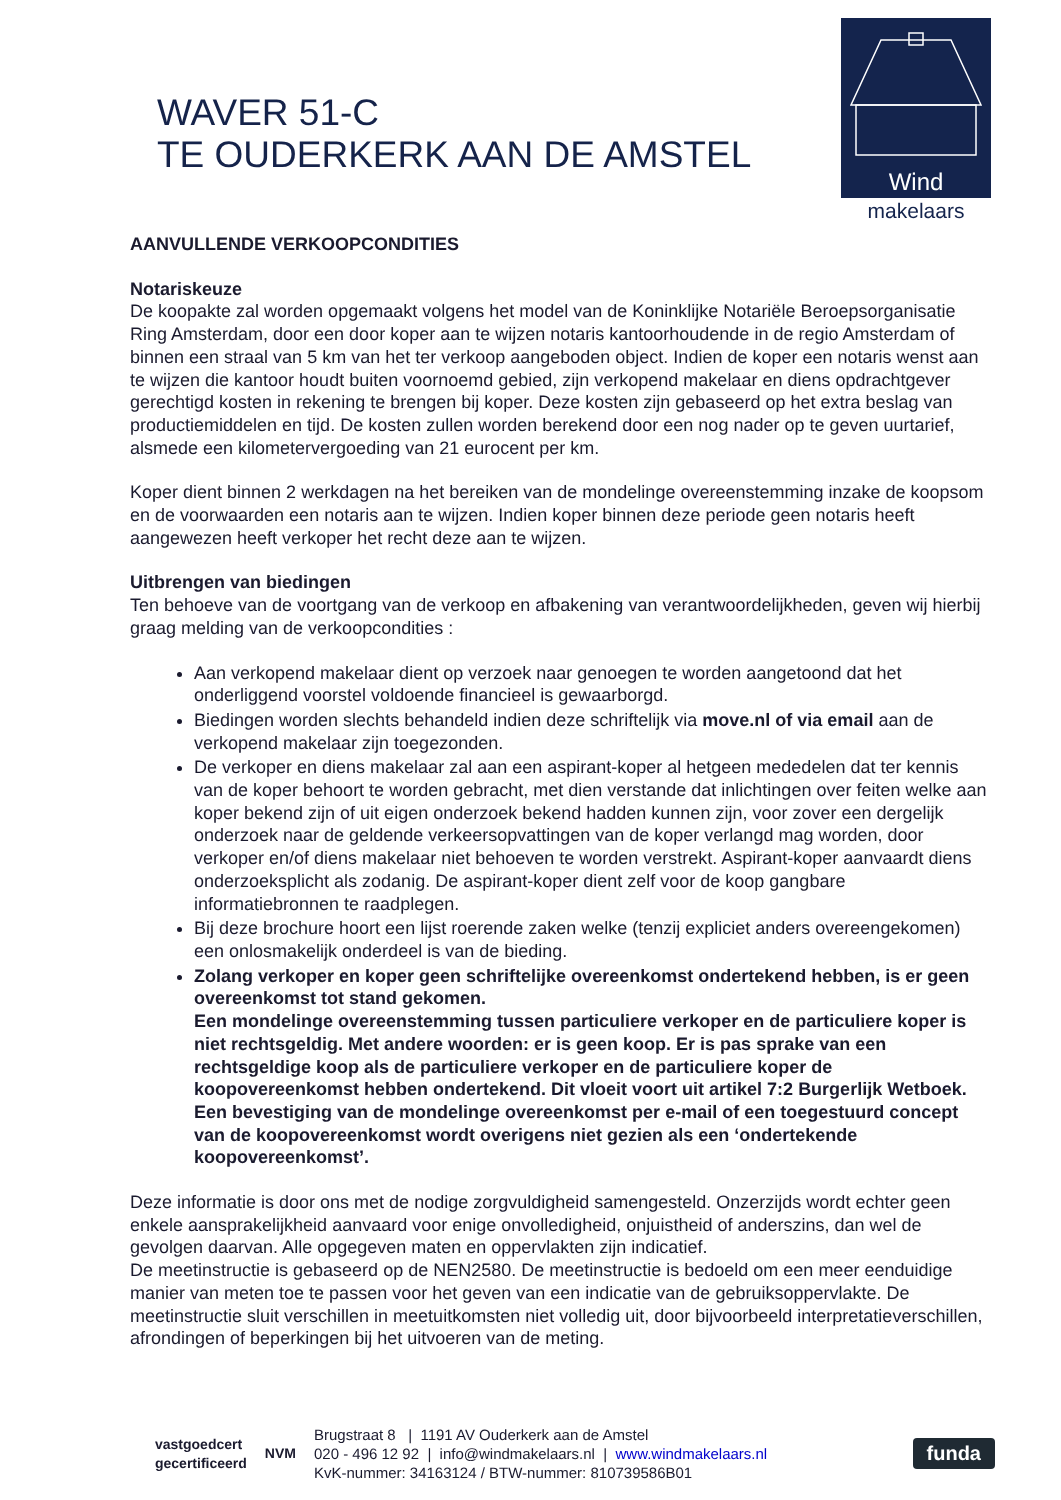WAVER 51-C
TE OUDERKERK AAN DE AMSTEL
Wind
makelaars
AANVULLENDE VERKOOPCONDITIES
Notariskeuze
De koopakte zal worden opgemaakt volgens het model van de Koninklijke Notariële Beroepsorganisatie Ring Amsterdam, door een door koper aan te wijzen notaris kantoorhoudende in de regio Amsterdam of binnen een straal van 5 km van het ter verkoop aangeboden object. Indien de koper een notaris wenst aan te wijzen die kantoor houdt buiten voornoemd gebied, zijn verkopend makelaar en diens opdrachtgever gerechtigd kosten in rekening te brengen bij koper. Deze kosten zijn gebaseerd op het extra beslag van productiemiddelen en tijd. De kosten zullen worden berekend door een nog nader op te geven uurtarief, alsmede een kilometervergoeding van 21 eurocent per km.
Koper dient binnen 2 werkdagen na het bereiken van de mondelinge overeenstemming inzake de koopsom en de voorwaarden een notaris aan te wijzen. Indien koper binnen deze periode geen notaris heeft aangewezen heeft verkoper het recht deze aan te wijzen.
Uitbrengen van biedingen
Ten behoeve van de voortgang van de verkoop en afbakening van verantwoordelijkheden, geven wij hierbij graag melding van de verkoopcondities :
Aan verkopend makelaar dient op verzoek naar genoegen te worden aangetoond dat het onderliggend voorstel voldoende financieel is gewaarborgd.
Biedingen worden slechts behandeld indien deze schriftelijk via move.nl of via email aan de verkopend makelaar zijn toegezonden.
De verkoper en diens makelaar zal aan een aspirant-koper al hetgeen mededelen dat ter kennis van de koper behoort te worden gebracht, met dien verstande dat inlichtingen over feiten welke aan koper bekend zijn of uit eigen onderzoek bekend hadden kunnen zijn, voor zover een dergelijk onderzoek naar de geldende verkeersopvattingen van de koper verlangd mag worden, door verkoper en/of diens makelaar niet behoeven te worden verstrekt. Aspirant-koper aanvaardt diens onderzoeksplicht als zodanig. De aspirant-koper dient zelf voor de koop gangbare informatiebronnen te raadplegen.
Bij deze brochure hoort een lijst roerende zaken welke (tenzij expliciet anders overeengekomen) een onlosmakelijk onderdeel is van de bieding.
Zolang verkoper en koper geen schriftelijke overeenkomst ondertekend hebben, is er geen overeenkomst tot stand gekomen.
Een mondelinge overeenstemming tussen particuliere verkoper en de particuliere koper is niet rechtsgeldig. Met andere woorden: er is geen koop. Er is pas sprake van een rechtsgeldige koop als de particuliere verkoper en de particuliere koper de koopovereenkomst hebben ondertekend. Dit vloeit voort uit artikel 7:2 Burgerlijk Wetboek. Een bevestiging van de mondelinge overeenkomst per e-mail of een toegestuurd concept van de koopovereenkomst wordt overigens niet gezien als een ‘ondertekende koopovereenkomst’.
Deze informatie is door ons met de nodige zorgvuldigheid samengesteld. Onzerzijds wordt echter geen enkele aansprakelijkheid aanvaard voor enige onvolledigheid, onjuistheid of anderszins, dan wel de gevolgen daarvan. Alle opgegeven maten en oppervlakten zijn indicatief.
De meetinstructie is gebaseerd op de NEN2580. De meetinstructie is bedoeld om een meer eenduidige manier van meten toe te passen voor het geven van een indicatie van de gebruiksoppervlakte. De meetinstructie sluit verschillen in meetuitkomsten niet volledig uit, door bijvoorbeeld interpretatieverschillen, afrondingen of beperkingen bij het uitvoeren van de meting.
vastgoedcert
gecertificeerd
NVM
Brugstraat 8 | 1191 AV Ouderkerk aan de Amstel
020 - 496 12 92 | info@windmakelaars.nl | www.windmakelaars.nl
KvK-nummer: 34163124 / BTW-nummer: 810739586B01
funda